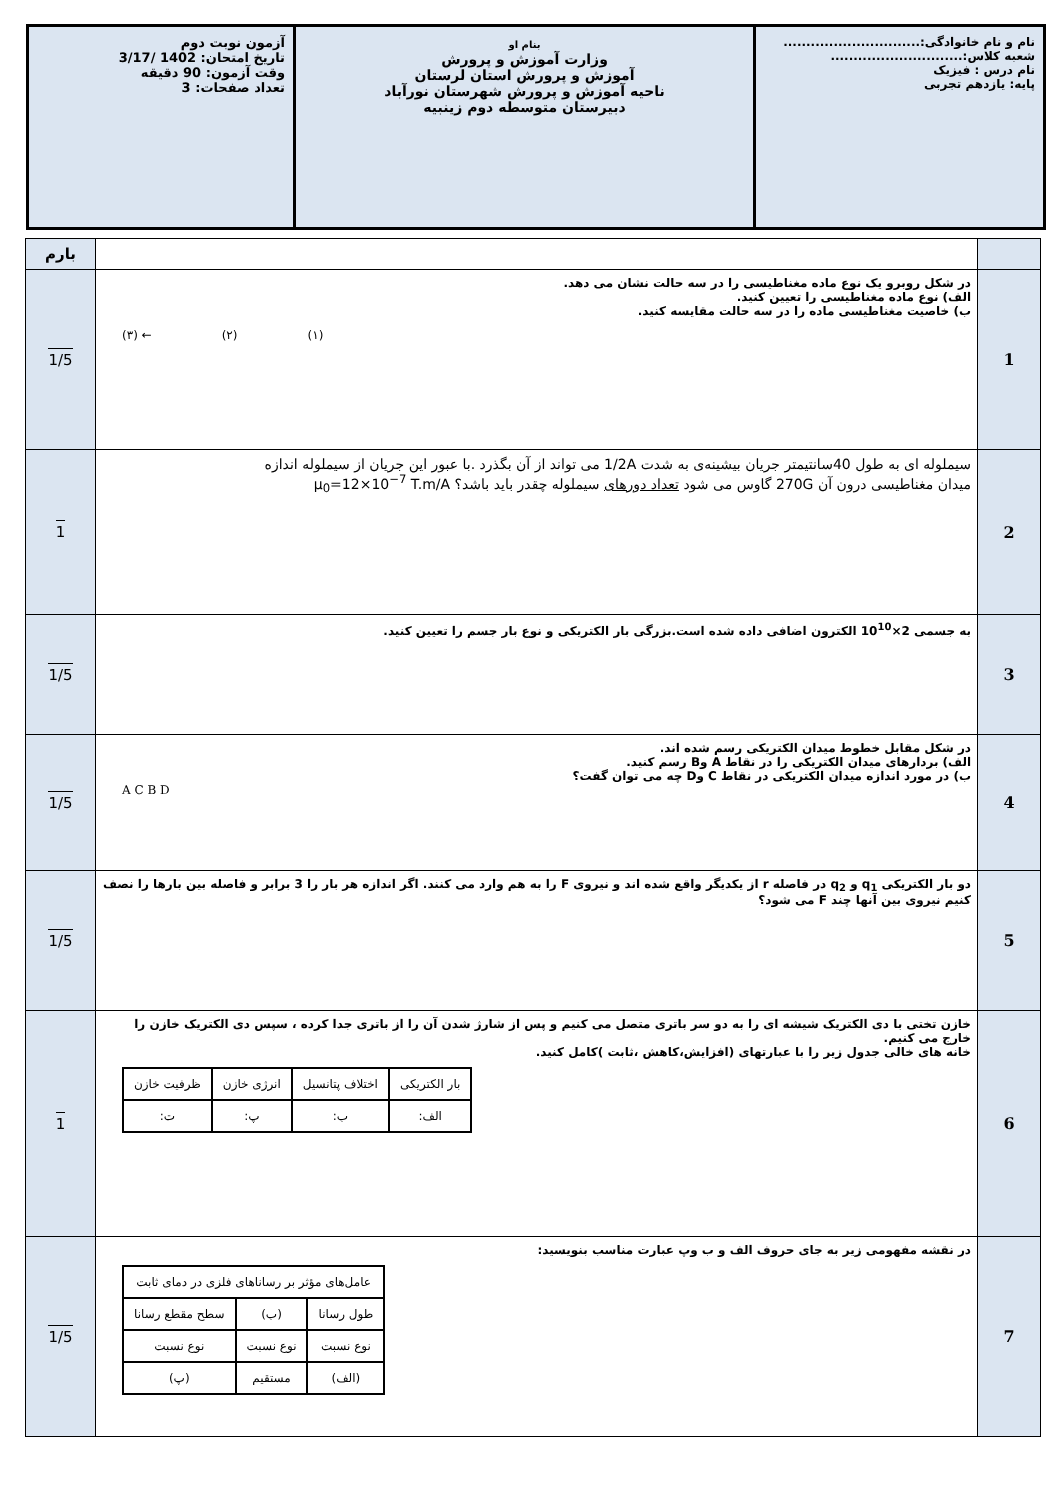نام و نام خانوادگی:..............................
شعبه کلاس:.............................
نام درس : فیزیک
پایه: یازدهم تجربی
بنام او
وزارت آموزش و پرورش
آموزش و پرورش استان لرستان
ناحیه آموزش و پرورش شهرستان نورآباد
دبیرستان متوسطه دوم زینبیه
آزمون نوبت دوم
تاریخ امتحان: 1402 /3/17
وقت آزمون: 90 دقیقه
تعداد صفحات: 3
| | | بارم |
| 1 | در شکل روبرو یک نوع ماده مغناطیسی را در سه حالت نشان می دهد. الف) نوع ماده مغناطیسی را تعیین کنید. ب) خاصیت مغناطیسی ماده را در سه حالت مقایسه کنید. (۳) ← (۲) (۱) | 1/5 |
| 2 | سیملوله ای به طول 40سانتیمتر جریان بیشینه‌ی به شدت 1/2A می تواند از آن بگذرد .با عبور این جریان از سیملوله اندازه میدان مغناطیسی درون آن 270G گاوس می شود تعداد دورهای سیملوله چقدر باید باشد؟ μ<sub>0</sub>=12×10<sup>−7</sup> T.m/A | 1 |
| 3 | به جسمی 2×10<sup>10</sup> الکترون اضافی داده شده است.بزرگی بار الکتریکی و نوع بار جسم را تعیین کنید. | 1/5 |
| 4 | در شکل مقابل خطوط میدان الکتریکی رسم شده اند. الف) بردارهای میدان الکتریکی را در نقاط A وB رسم کنید. ب) در مورد اندازه میدان الکتریکی در نقاط C وD چه می توان گفت؟ A C B D | 1/5 |
| 5 | دو بار الکتریکی q<sub>1</sub> و q<sub>2</sub> در فاصله r از یکدیگر واقع شده اند و نیروی F را به هم وارد می کنند. اگر اندازه هر بار را 3 برابر و فاصله بین بارها را نصف کنیم نیروی بین آنها چند F می شود؟ | 1/5 |
| 6 | خازن تختی با دی الکتریک شیشه ای را به دو سر باتری متصل می کنیم و پس از شارژ شدن آن را از باتری جدا کرده ، سپس دی الکتریک خازن را خارج می کنیم. خانه های خالی جدول زیر را با عبارتهای (افزایش،کاهش ،ثابت )کامل کنید. / بار الکتریکی / اختلاف پتانسیل / انرژی خازن / ظرفیت خازن / / الف: / ب: / پ: / ت: / | 1 |
| 7 | در نقشه مفهومی زیر به جای حروف الف و ب وپ عبارت مناسب بنویسید: / عامل‌های مؤثر بر رساناهای فلزی در دمای ثابت / / / / طول رسانا / (ب) / سطح مقطع رسانا / / نوع نسبت / نوع نسبت / نوع نسبت / / (الف) / مستقیم / (پ) / | 1/5 |